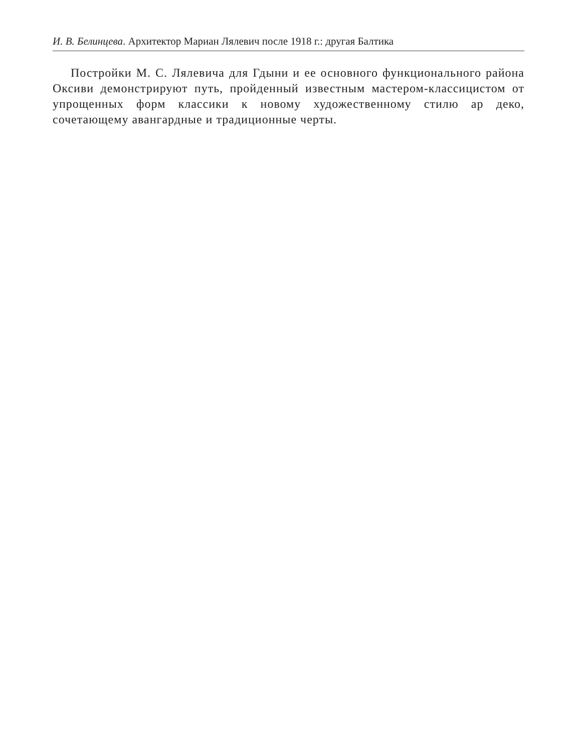И. В. Белинцева. Архитектор Мариан Лялевич после 1918 г.: другая Балтика
Постройки М. С. Лялевича для Гдыни и ее основного функционального района Оксиви демонстрируют путь, пройденный известным мастером-классицистом от упрощенных форм классики к новому художественному стилю ар деко, сочетающему авангардные и традиционные черты.